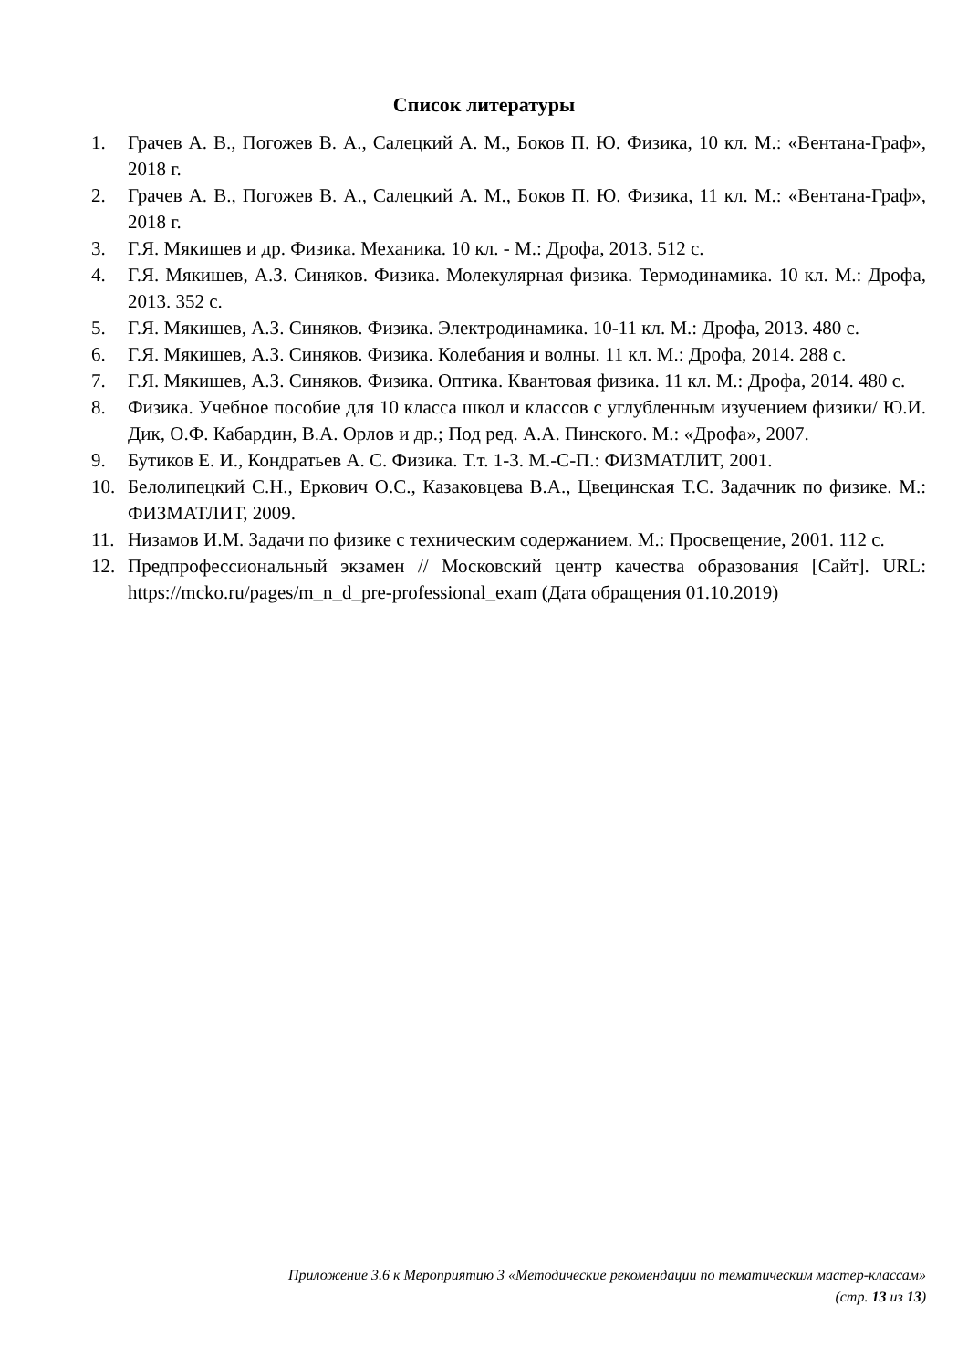Список литературы
1. Грачев А. В., Погожев В. А., Салецкий А. М., Боков П. Ю. Физика, 10 кл. М.: «Вентана-Граф», 2018 г.
2. Грачев А. В., Погожев В. А., Салецкий А. М., Боков П. Ю. Физика, 11 кл. М.: «Вентана-Граф», 2018 г.
3. Г.Я. Мякишев и др. Физика. Механика. 10 кл. - М.: Дрофа, 2013. 512 с.
4. Г.Я. Мякишев, А.З. Синяков. Физика. Молекулярная физика. Термодинамика. 10 кл. М.: Дрофа, 2013. 352 с.
5. Г.Я. Мякишев, А.З. Синяков. Физика. Электродинамика. 10-11 кл. М.: Дрофа, 2013. 480 с.
6. Г.Я. Мякишев, А.З. Синяков. Физика. Колебания и волны. 11 кл. М.: Дрофа, 2014. 288 с.
7. Г.Я. Мякишев, А.З. Синяков. Физика. Оптика. Квантовая физика. 11 кл. М.: Дрофа, 2014. 480 с.
8. Физика. Учебное пособие для 10 класса школ и классов с углубленным изучением физики/ Ю.И. Дик, О.Ф. Кабардин, В.А. Орлов и др.; Под ред. А.А. Пинского. М.: «Дрофа», 2007.
9. Бутиков Е. И., Кондратьев А. С. Физика. Т.т. 1-3. М.-С-П.: ФИЗМАТЛИТ, 2001.
10. Белолипецкий С.Н., Еркович О.С., Казаковцева В.А., Цвецинская Т.С. Задачник по физике. М.: ФИЗМАТЛИТ, 2009.
11. Низамов И.М. Задачи по физике с техническим содержанием. М.: Просвещение, 2001. 112 с.
12. Предпрофессиональный экзамен // Московский центр качества образования [Сайт]. URL: https://mcko.ru/pages/m_n_d_pre-professional_exam (Дата обращения 01.10.2019)
Приложение 3.6 к Мероприятию 3 «Методические рекомендации по тематическим мастер-классам»
(стр. 13 из 13)